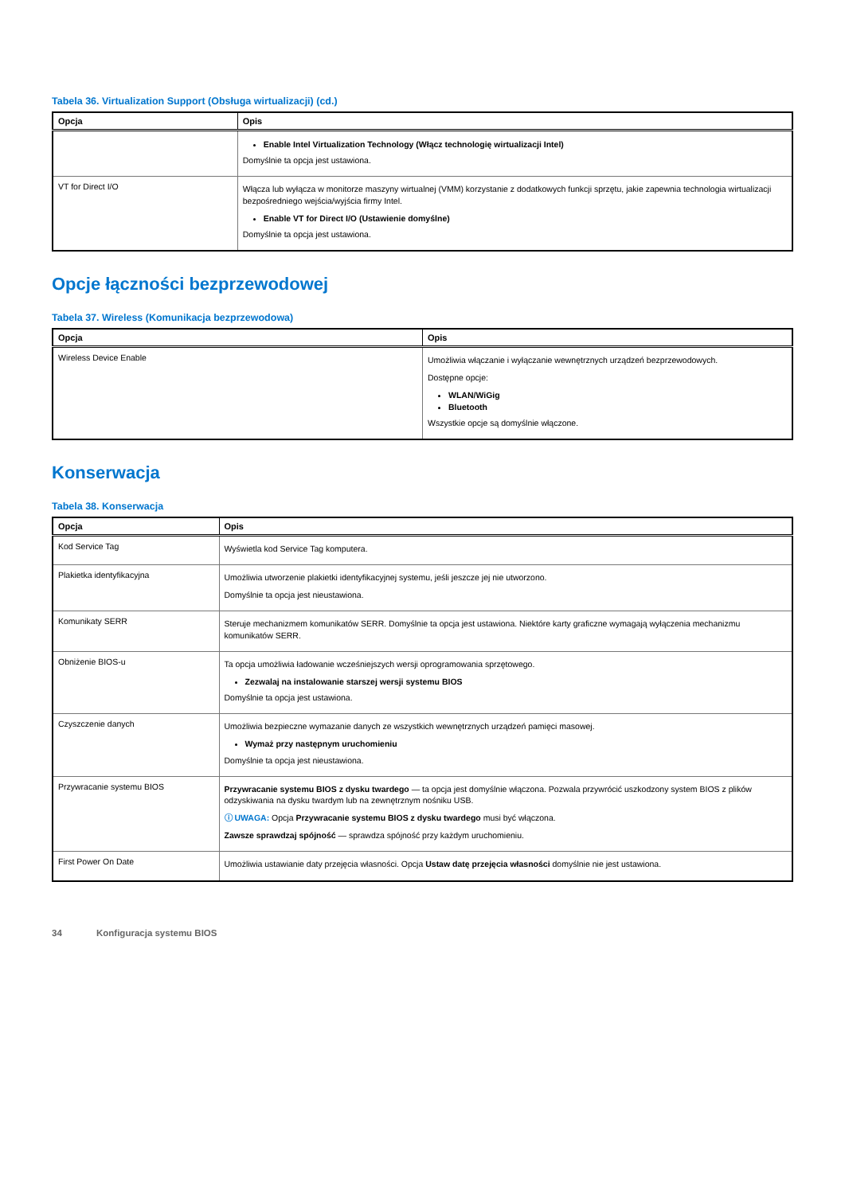Tabela 36. Virtualization Support (Obsługa wirtualizacji) (cd.)
| Opcja | Opis |
| --- | --- |
| | Enable Intel Virtualization Technology (Włącz technologię wirtualizacji Intel) Domyślnie ta opcja jest ustawiona. |
| VT for Direct I/O | Włącza lub wyłącza w monitorze maszyny wirtualnej (VMM) korzystanie z dodatkowych funkcji sprzętu, jakie zapewnia technologia wirtualizacji bezpośredniego wejścia/wyjścia firmy Intel. Enable VT for Direct I/O (Ustawienie domyślne) Domyślnie ta opcja jest ustawiona. |
Opcje łączności bezprzewodowej
Tabela 37. Wireless (Komunikacja bezprzewodowa)
| Opcja | Opis |
| --- | --- |
| Wireless Device Enable | Umożliwia włączanie i wyłączanie wewnętrznych urządzeń bezprzewodowych. Dostępne opcje: WLAN/WiGig Bluetooth Wszystkie opcje są domyślnie włączone. |
Konserwacja
Tabela 38. Konserwacja
| Opcja | Opis |
| --- | --- |
| Kod Service Tag | Wyświetla kod Service Tag komputera. |
| Plakietka identyfikacyjna | Umożliwia utworzenie plakietki identyfikacyjnej systemu, jeśli jeszcze jej nie utworzono. Domyślnie ta opcja jest nieustawiona. |
| Komunikaty SERR | Steruje mechanizmem komunikatów SERR. Domyślnie ta opcja jest ustawiona. Niektóre karty graficzne wymagają wyłączenia mechanizmu komunikatów SERR. |
| Obniżenie BIOS-u | Ta opcja umożliwia ładowanie wcześniejszych wersji oprogramowania sprzętowego. Zezwalaj na instalowanie starszej wersji systemu BIOS Domyślnie ta opcja jest ustawiona. |
| Czyszczenie danych | Umożliwia bezpieczne wymazanie danych ze wszystkich wewnętrznych urządzeń pamięci masowej. Wymaż przy następnym uruchomieniu Domyślnie ta opcja jest nieustawiona. |
| Przywracanie systemu BIOS | Przywracanie systemu BIOS z dysku twardego — ta opcja jest domyślnie włączona. Pozwala przywrócić uszkodzony system BIOS z plików odzyskiwania na dysku twardym lub na zewnętrznym nośniku USB. ⓘ UWAGA: Opcja Przywracanie systemu BIOS z dysku twardego musi być włączona. Zawsze sprawdzaj spójność — sprawdza spójność przy każdym uruchomieniu. |
| First Power On Date | Umożliwia ustawianie daty przejęcia własności. Opcja Ustaw datę przejęcia własności domyślnie nie jest ustawiona. |
34 Konfiguracja systemu BIOS